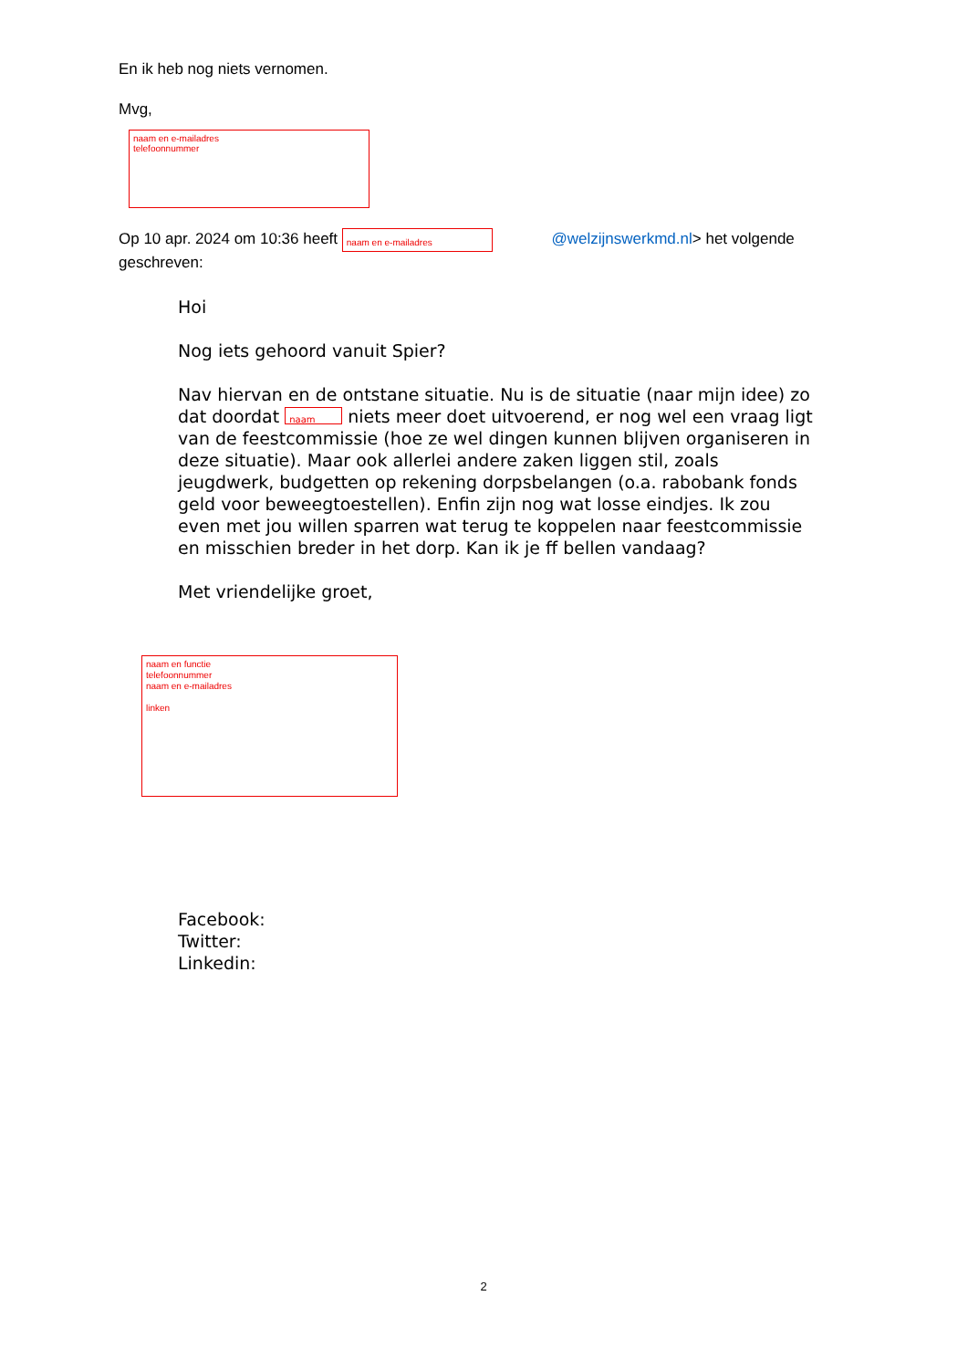En ik heb nog niets vernomen.
Mvg,
naam en e-mailadres
telefoonnummer
Op 10 apr. 2024 om 10:36 heeft naam en e-mailadres @welzijnswerkmd.nl> het volgende geschreven:
Hoi
Nog iets gehoord vanuit Spier?
Nav hiervan en de ontstane situatie. Nu is de situatie (naar mijn idee) zo dat doordat naam niets meer doet uitvoerend, er nog wel een vraag ligt van de feestcommissie (hoe ze wel dingen kunnen blijven organiseren in deze situatie). Maar ook allerlei andere zaken liggen stil, zoals jeugdwerk, budgetten op rekening dorpsbelangen (o.a. rabobank fonds geld voor beweegtoestellen). Enfin zijn nog wat losse eindjes. Ik zou even met jou willen sparren wat terug te koppelen naar feestcommissie en misschien breder in het dorp. Kan ik je ff bellen vandaag?
Met vriendelijke groet,
naam en functie
telefoonnummer
naam en e-mailadres
linken
Facebook:
Twitter:
Linkedin:
2